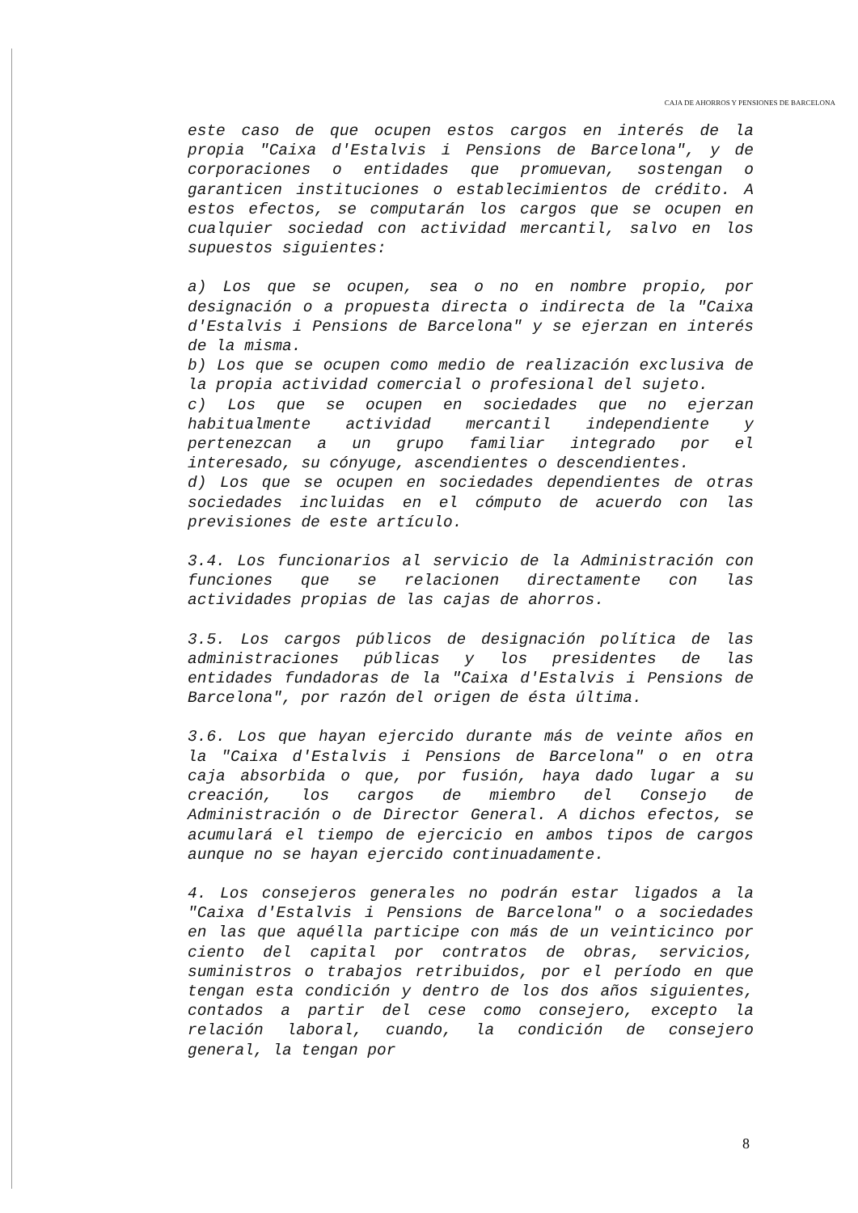CAJA DE AHORROS Y PENSIONES DE BARCELONA
este caso de que ocupen estos cargos en interés de la propia "Caixa d'Estalvis i Pensions de Barcelona", y de corporaciones o entidades que promuevan, sostengan o garanticen instituciones o establecimientos de crédito. A estos efectos, se computarán los cargos que se ocupen en cualquier sociedad con actividad mercantil, salvo en los supuestos siguientes:
a) Los que se ocupen, sea o no en nombre propio, por designación o a propuesta directa o indirecta de la "Caixa d'Estalvis i Pensions de Barcelona" y se ejerzan en interés de la misma.
b) Los que se ocupen como medio de realización exclusiva de la propia actividad comercial o profesional del sujeto.
c) Los que se ocupen en sociedades que no ejerzan habitualmente actividad mercantil independiente y pertenezcan a un grupo familiar integrado por el interesado, su cónyuge, ascendientes o descendientes.
d) Los que se ocupen en sociedades dependientes de otras sociedades incluidas en el cómputo de acuerdo con las previsiones de este artículo.
3.4. Los funcionarios al servicio de la Administración con funciones que se relacionen directamente con las actividades propias de las cajas de ahorros.
3.5. Los cargos públicos de designación política de las administraciones públicas y los presidentes de las entidades fundadoras de la "Caixa d'Estalvis i Pensions de Barcelona", por razón del origen de ésta última.
3.6. Los que hayan ejercido durante más de veinte años en la "Caixa d'Estalvis i Pensions de Barcelona" o en otra caja absorbida o que, por fusión, haya dado lugar a su creación, los cargos de miembro del Consejo de Administración o de Director General. A dichos efectos, se acumulará el tiempo de ejercicio en ambos tipos de cargos aunque no se hayan ejercido continuadamente.
4. Los consejeros generales no podrán estar ligados a la "Caixa d'Estalvis i Pensions de Barcelona" o a sociedades en las que aquélla participe con más de un veinticinco por ciento del capital por contratos de obras, servicios, suministros o trabajos retribuidos, por el período en que tengan esta condición y dentro de los dos años siguientes, contados a partir del cese como consejero, excepto la relación laboral, cuando, la condición de consejero general, la tengan por
8